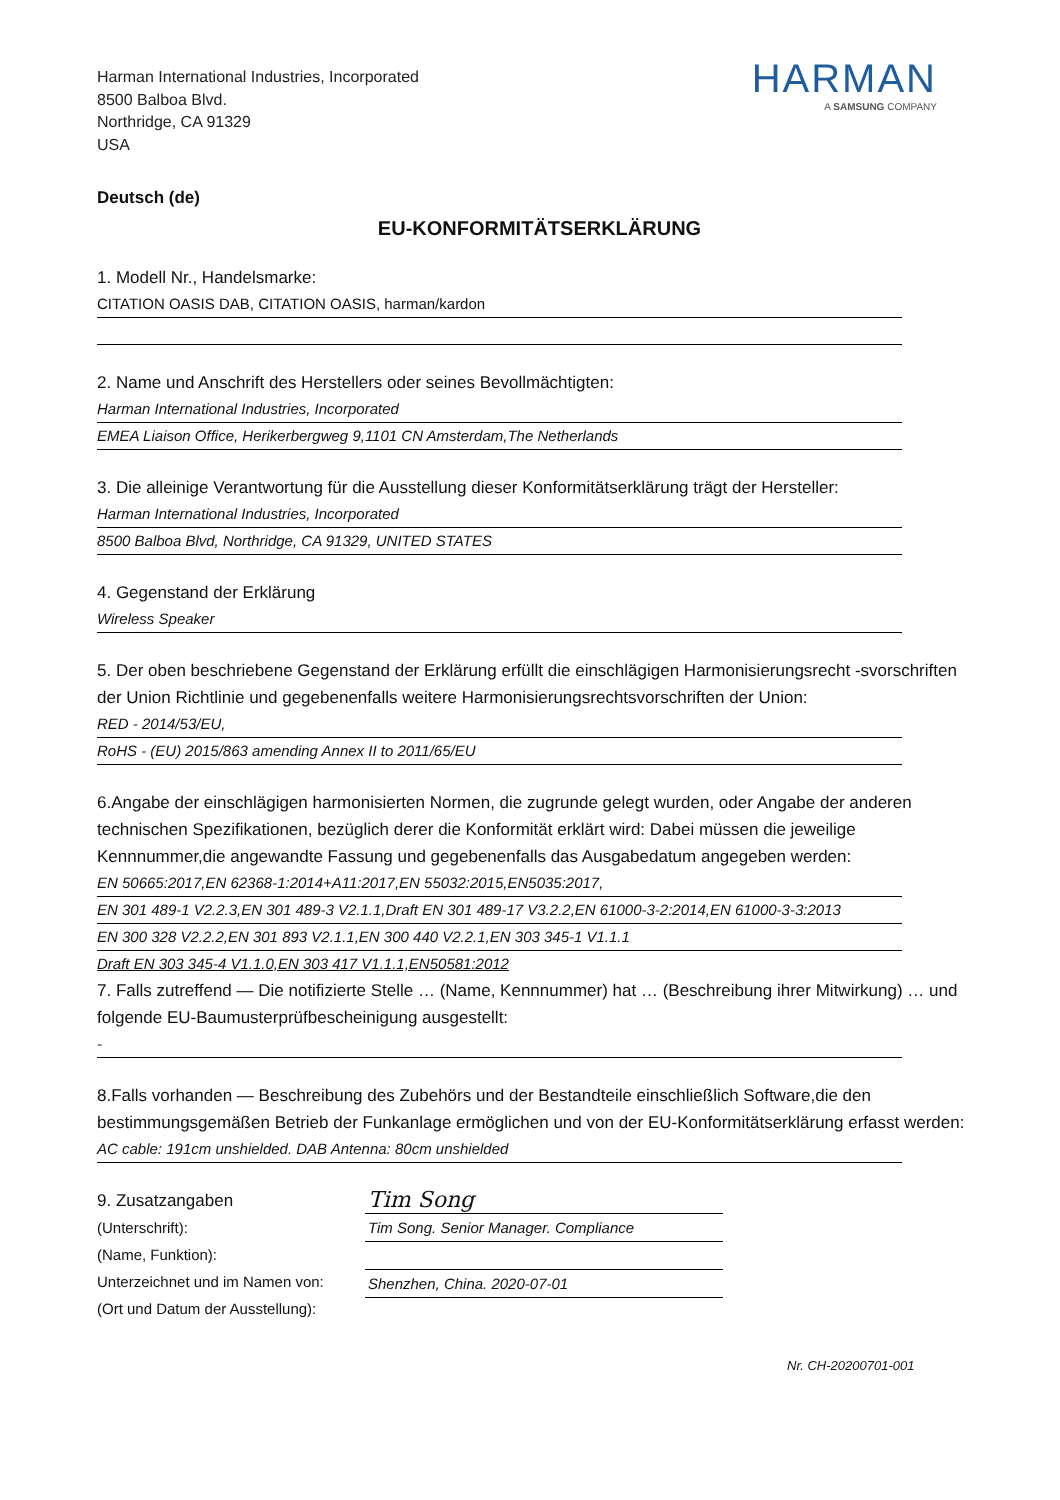Harman International Industries, Incorporated
8500 Balboa Blvd.
Northridge, CA 91329
USA
HARMAN
A SAMSUNG COMPANY
Deutsch (de)
EU-KONFORMITÄTSERKLÄRUNG
1. Modell Nr., Handelsmarke:
CITATION OASIS DAB, CITATION OASIS, harman/kardon
2. Name und Anschrift des Herstellers oder seines Bevollmächtigten:
Harman International Industries, Incorporated
EMEA Liaison Office, Herikerbergweg 9,1101 CN Amsterdam,The Netherlands
3. Die alleinige Verantwortung für die Ausstellung dieser Konformitätserklärung trägt der Hersteller:
Harman International Industries, Incorporated
8500 Balboa Blvd, Northridge, CA 91329, UNITED STATES
4. Gegenstand der Erklärung
Wireless Speaker
5. Der oben beschriebene Gegenstand der Erklärung erfüllt die einschlägigen Harmonisierungsrecht -svorschriften der Union Richtlinie und gegebenenfalls weitere Harmonisierungsrechtsvorschriften der Union:
RED - 2014/53/EU,
RoHS - (EU) 2015/863 amending Annex II to 2011/65/EU
6.Angabe der einschlägigen harmonisierten Normen, die zugrunde gelegt wurden, oder Angabe der anderen technischen Spezifikationen, bezüglich derer die Konformität erklärt wird: Dabei müssen die jeweilige Kennnummer,die angewandte Fassung und gegebenenfalls das Ausgabedatum angegeben werden:
EN 50665:2017,EN 62368-1:2014+A11:2017,EN 55032:2015,EN5035:2017,
EN 301 489-1 V2.2.3,EN 301 489-3 V2.1.1,Draft EN 301 489-17 V3.2.2,EN 61000-3-2:2014,EN 61000-3-3:2013
EN 300 328 V2.2.2,EN 301 893 V2.1.1,EN 300 440 V2.2.1,EN 303 345-1 V1.1.1
Draft EN 303 345-4 V1.1.0,EN 303 417 V1.1.1,EN50581:2012
7. Falls zutreffend — Die notifizierte Stelle … (Name, Kennnummer) hat … (Beschreibung ihrer Mitwirkung) … und folgende EU-Baumusterprüfbescheinigung ausgestellt:
-
8.Falls vorhanden — Beschreibung des Zubehörs und der Bestandteile einschließlich Software,die den bestimmungsgemäßen Betrieb der Funkanlage ermöglichen und von der EU-Konformitätserklärung erfasst werden:
AC cable: 191cm unshielded. DAB Antenna: 80cm unshielded
9. Zusatzangaben
(Unterschrift):
(Name, Funktion):
Unterzeichnet und im Namen von:
(Ort und Datum der Ausstellung):
Tim Song
Tim Song. Senior Manager. Compliance
Shenzhen, China. 2020-07-01
Nr. CH-20200701-001